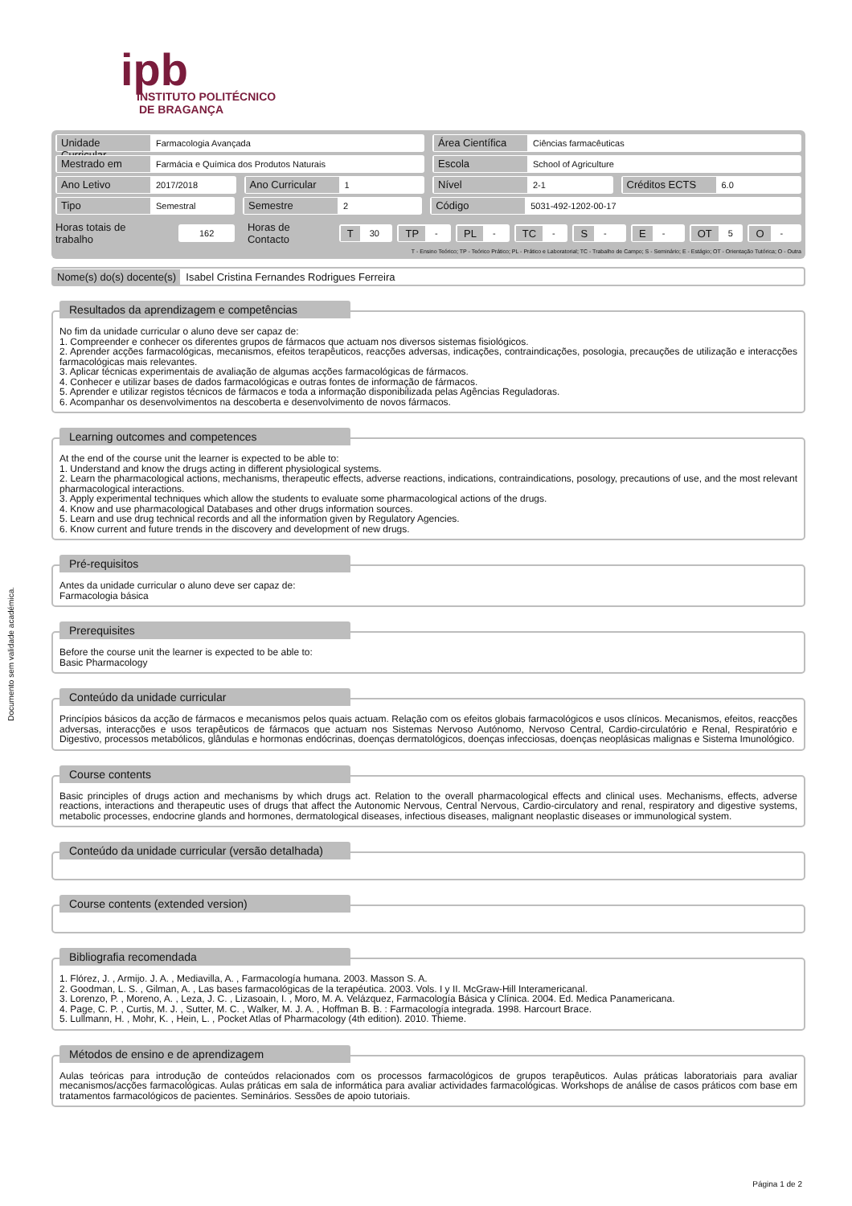ipb
INSTITUTO POLITÉCNICO
DE BRAGANÇA
Documento sem validade académica.
Unidade Curricular Farmacologia Avançada
Área Científica Ciências farmacêuticas
Mestrado em Farmácia e Química dos Produtos Naturais
Escola School of Agriculture
Ano Letivo 2017/2018
Ano Curricular 1
Nível 2-1
Créditos ECTS 6.0
Tipo Semestral
Semestre 2
Código 5031-492-1202-00-17
Horas totais de trabalho 162 Horas de Contacto T 30 TP - PL - TC - S - E - OT 5 O -
T - Ensino Teórico; TP - Teórico Prático; PL - Prático e Laboratorial; TC - Trabalho de Campo; S - Seminário; E - Estágio; OT - Orientação Tutórica; O - Outra
Nome(s) do(s) docente(s) Isabel Cristina Fernandes Rodrigues Ferreira
Resultados da aprendizagem e competências
No fim da unidade curricular o aluno deve ser capaz de:
1. Compreender e conhecer os diferentes grupos de fármacos que actuam nos diversos sistemas fisiológicos.
2. Aprender acções farmacológicas, mecanismos, efeitos terapêuticos, reacções adversas, indicações, contraindicações, posologia, precauções de utilização e interacções farmacológicas mais relevantes.
3. Aplicar técnicas experimentais de avaliação de algumas acções farmacológicas de fármacos.
4. Conhecer e utilizar bases de dados farmacológicas e outras fontes de informação de fármacos.
5. Aprender e utilizar registos técnicos de fármacos e toda a informação disponibilizada pelas Agências Reguladoras.
6. Acompanhar os desenvolvimentos na descoberta e desenvolvimento de novos fármacos.
Learning outcomes and competences
At the end of the course unit the learner is expected to be able to:
1. Understand and know the drugs acting in different physiological systems.
2. Learn the pharmacological actions, mechanisms, therapeutic effects, adverse reactions, indications, contraindications, posology, precautions of use, and the most relevant pharmacological interactions.
3. Apply experimental techniques which allow the students to evaluate some pharmacological actions of the drugs.
4. Know and use pharmacological Databases and other drugs information sources.
5. Learn and use drug technical records and all the information given by Regulatory Agencies.
6. Know current and future trends in the discovery and development of new drugs.
Pré-requisitos
Antes da unidade curricular o aluno deve ser capaz de:
Farmacologia básica
Prerequisites
Before the course unit the learner is expected to be able to:
Basic Pharmacology
Conteúdo da unidade curricular
Princípios básicos da acção de fármacos e mecanismos pelos quais actuam. Relação com os efeitos globais farmacológicos e usos clínicos. Mecanismos, efeitos, reacções adversas, interacções e usos terapêuticos de fármacos que actuam nos Sistemas Nervoso Autónomo, Nervoso Central, Cardio-circulatório e Renal, Respiratório e Digestivo, processos metabólicos, glândulas e hormonas endócrinas, doenças dermatológicos, doenças infecciosas, doenças neoplásicas malignas e Sistema Imunológico.
Course contents
Basic principles of drugs action and mechanisms by which drugs act. Relation to the overall pharmacological effects and clinical uses. Mechanisms, effects, adverse reactions, interactions and therapeutic uses of drugs that affect the Autonomic Nervous, Central Nervous, Cardio-circulatory and renal, respiratory and digestive systems, metabolic processes, endocrine glands and hormones, dermatological diseases, infectious diseases, malignant neoplastic diseases or immunological system.
Conteúdo da unidade curricular (versão detalhada)
Course contents (extended version)
Bibliografia recomendada
1. Flórez, J. , Armijo. J. A. , Mediavilla, A. , Farmacología humana. 2003. Masson S. A.
2. Goodman, L. S. , Gilman, A. , Las bases farmacológicas de la terapéutica. 2003. Vols. I y II. McGraw-Hill Interamericanal.
3. Lorenzo, P. , Moreno, A. , Leza, J. C. , Lizasoain, I. , Moro, M. A. Velázquez, Farmacología Básica y Clínica. 2004. Ed. Medica Panamericana.
4. Page, C. P. , Curtis, M. J. , Sutter, M. C. , Walker, M. J. A. , Hoffman B. B. : Farmacología integrada. 1998. Harcourt Brace.
5. Lullmann, H. , Mohr, K. , Hein, L. , Pocket Atlas of Pharmacology (4th edition). 2010. Thieme.
Métodos de ensino e de aprendizagem
Aulas teóricas para introdução de conteúdos relacionados com os processos farmacológicos de grupos terapêuticos. Aulas práticas laboratoriais para avaliar mecanismos/acções farmacológicas. Aulas práticas em sala de informática para avaliar actividades farmacológicas. Workshops de análise de casos práticos com base em tratamentos farmacológicos de pacientes. Seminários. Sessões de apoio tutoriais.
Página 1 de 2